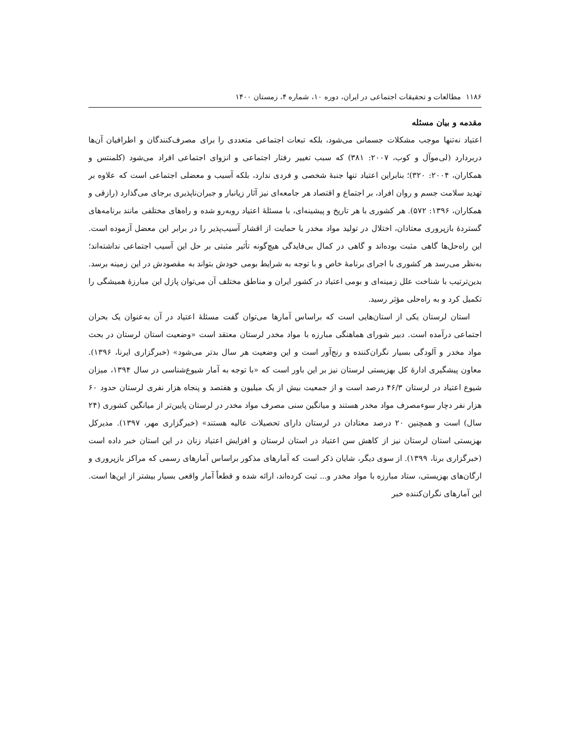۱۱۸۶ مطالعات و تحقیقات اجتماعی در ایران، دوره ۱۰، شماره ۴، زمستان ۱۴۰۰
مقدمه و بیان مسئله
اعتیاد نه‌تنها موجب مشکلات جسمانی می‌شود، بلکه تبعات اجتماعی متعددی را برای مصرف‌کنندگان و اطرافیان آن‌ها دربردارد (لی‌موآل و کوب، ۲۰۰۷: ۳۸۱) که سبب تغییر رفتار اجتماعی و انزوای اجتماعی افراد می‌شود (کلمنتس و همکاران، ۲۰۰۴: ۳۲۰)؛ بنابراین اعتیاد تنها جنبهٔ شخصی و فردی ندارد، بلکه آسیب و معضلی اجتماعی است که علاوه بر تهدید سلامت جسم و روان افراد، بر اجتماع و اقتصاد هر جامعه‌ای نیز آثار زیانبار و جبران‌ناپذیری برجای می‌گذارد (رازقی و همکاران، ۱۳۹۶: ۵۷۲). هر کشوری با هر تاریخ و پیشینه‌ای، با مسئلهٔ اعتیاد روبه‌رو شده و راه‌های مختلفی مانند برنامه‌های گستردهٔ بازپروری معتادان، اختلال در تولید مواد مخدر یا حمایت از اقشار آسیب‌پذیر را در برابر این معضل آزموده است. این راه‌حل‌ها گاهی مثبت بوده‌اند و گاهی در کمال بی‌فایدگی هیچ‌گونه تأثیر مثبتی بر حل این آسیب اجتماعی نداشته‌اند؛ به‌نظر می‌رسد هر کشوری با اجرای برنامهٔ خاص و با توجه به شرایط بومی خودش بتواند به مقصودش در این زمینه برسد. بدین‌ترتیب با شناخت علل زمینه‌ای و بومی اعتیاد در کشور ایران و مناطق مختلف آن می‌توان پازل این مبارزهٔ همیشگی را تکمیل کرد و به راه‌حلی مؤثر رسید.
استان لرستان یکی از استان‌هایی است که براساس آمارها می‌توان گفت مسئلهٔ اعتیاد در آن به‌عنوان یک بحران اجتماعی درآمده است. دبیر شورای هماهنگی مبارزه با مواد مخدر لرستان معتقد است «وضعیت استان لرستان در بحث مواد مخدر و آلودگی بسیار نگران‌کننده و رنج‌آور است و این وضعیت هر سال بدتر می‌شود» (خبرگزاری ایرنا، ۱۳۹۶). معاون پیشگیری ادارهٔ کل بهزیستی لرستان نیز بر این باور است که «با توجه به آمار شیوع‌شناسی در سال ۱۳۹۴، میزان شیوع اعتیاد در لرستان ۴۶/۳ درصد است و از جمعیت بیش از یک میلیون و هفتصد و پنجاه هزار نفری لرستان حدود ۶۰ هزار نفر دچار سوءمصرف مواد مخدر هستند و میانگین سنی مصرف مواد مخدر در لرستان پایین‌تر از میانگین کشوری (۲۴ سال) است و همچنین ۲۰ درصد معتادان در لرستان دارای تحصیلات عالیه هستند» (خبرگزاری مهر، ۱۳۹۷). مدیرکل بهزیستی استان لرستان نیز از کاهش سن اعتیاد در استان لرستان و افزایش اعتیاد زنان در این استان خبر داده است (خبرگزاری برنا، ۱۳۹۹). از سوی دیگر، شایان ذکر است که آمارهای مذکور براساس آمارهای رسمی که مراکز بازپروری و ارگان‌های بهزیستی، ستاد مبارزه با مواد مخدر و... ثبت کرده‌اند، ارائه شده و قطعاً آمار واقعی بسیار بیشتر از این‌ها است. این آمارهای نگران‌کننده خبر